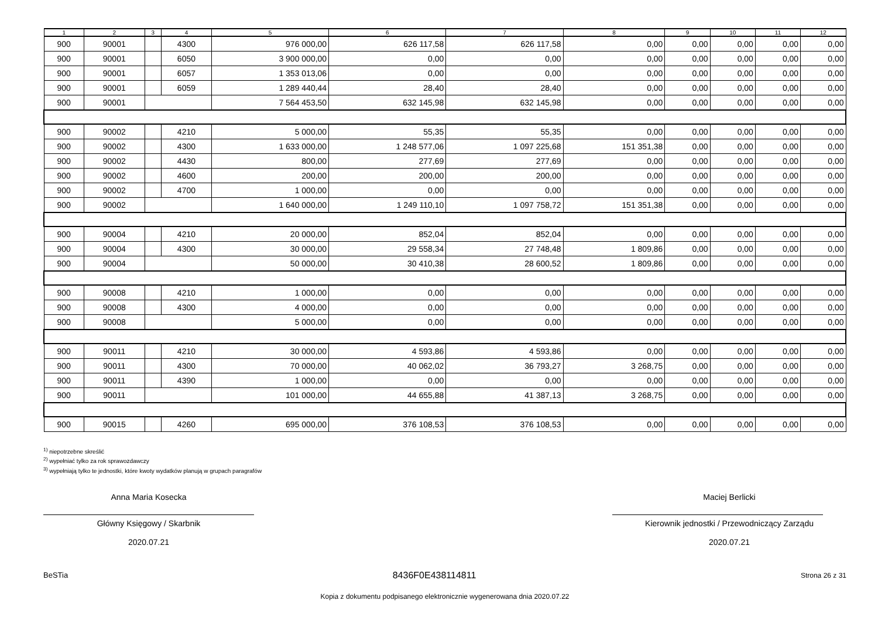| 1 | 2 | 3 | 4 | 5 | 6 | 7 | 8 | 9 | 10 | 11 | 12 |
| --- | --- | --- | --- | --- | --- | --- | --- | --- | --- | --- | --- |
| 900 | 90001 | | 4300 | 976 000,00 | 626 117,58 | 626 117,58 | 0,00 | 0,00 | 0,00 | 0,00 | 0,00 |
| 900 | 90001 | | 6050 | 3 900 000,00 | 0,00 | 0,00 | 0,00 | 0,00 | 0,00 | 0,00 | 0,00 |
| 900 | 90001 | | 6057 | 1 353 013,06 | 0,00 | 0,00 | 0,00 | 0,00 | 0,00 | 0,00 | 0,00 |
| 900 | 90001 | | 6059 | 1 289 440,44 | 28,40 | 28,40 | 0,00 | 0,00 | 0,00 | 0,00 | 0,00 |
| 900 | 90001 | | | 7 564 453,50 | 632 145,98 | 632 145,98 | 0,00 | 0,00 | 0,00 | 0,00 | 0,00 |
| 900 | 90002 | | 4210 | 5 000,00 | 55,35 | 55,35 | 0,00 | 0,00 | 0,00 | 0,00 | 0,00 |
| 900 | 90002 | | 4300 | 1 633 000,00 | 1 248 577,06 | 1 097 225,68 | 151 351,38 | 0,00 | 0,00 | 0,00 | 0,00 |
| 900 | 90002 | | 4430 | 800,00 | 277,69 | 277,69 | 0,00 | 0,00 | 0,00 | 0,00 | 0,00 |
| 900 | 90002 | | 4600 | 200,00 | 200,00 | 200,00 | 0,00 | 0,00 | 0,00 | 0,00 | 0,00 |
| 900 | 90002 | | 4700 | 1 000,00 | 0,00 | 0,00 | 0,00 | 0,00 | 0,00 | 0,00 | 0,00 |
| 900 | 90002 | | | 1 640 000,00 | 1 249 110,10 | 1 097 758,72 | 151 351,38 | 0,00 | 0,00 | 0,00 | 0,00 |
| 900 | 90004 | | 4210 | 20 000,00 | 852,04 | 852,04 | 0,00 | 0,00 | 0,00 | 0,00 | 0,00 |
| 900 | 90004 | | 4300 | 30 000,00 | 29 558,34 | 27 748,48 | 1 809,86 | 0,00 | 0,00 | 0,00 | 0,00 |
| 900 | 90004 | | | 50 000,00 | 30 410,38 | 28 600,52 | 1 809,86 | 0,00 | 0,00 | 0,00 | 0,00 |
| 900 | 90008 | | 4210 | 1 000,00 | 0,00 | 0,00 | 0,00 | 0,00 | 0,00 | 0,00 | 0,00 |
| 900 | 90008 | | 4300 | 4 000,00 | 0,00 | 0,00 | 0,00 | 0,00 | 0,00 | 0,00 | 0,00 |
| 900 | 90008 | | | 5 000,00 | 0,00 | 0,00 | 0,00 | 0,00 | 0,00 | 0,00 | 0,00 |
| 900 | 90011 | | 4210 | 30 000,00 | 4 593,86 | 4 593,86 | 0,00 | 0,00 | 0,00 | 0,00 | 0,00 |
| 900 | 90011 | | 4300 | 70 000,00 | 40 062,02 | 36 793,27 | 3 268,75 | 0,00 | 0,00 | 0,00 | 0,00 |
| 900 | 90011 | | 4390 | 1 000,00 | 0,00 | 0,00 | 0,00 | 0,00 | 0,00 | 0,00 | 0,00 |
| 900 | 90011 | | | 101 000,00 | 44 655,88 | 41 387,13 | 3 268,75 | 0,00 | 0,00 | 0,00 | 0,00 |
| 900 | 90015 | | 4260 | 695 000,00 | 376 108,53 | 376 108,53 | 0,00 | 0,00 | 0,00 | 0,00 | 0,00 |
<sup>1)</sup> niepotrzebne skreślić
<sup>2)</sup> wypełniać tylko za rok sprawozdawczy
<sup>3)</sup> wypełniają tylko te jednostki, które kwoty wydatków planują w grupach paragrafów
Anna Maria Kosecka
Główny Księgowy / Skarbnik
2020.07.21
Maciej Berlicki
Kierownik jednostki / Przewodniczący Zarządu
2020.07.21
BeSTia 8436F0E438114811 Strona 26 z 31
Kopia z dokumentu podpisanego elektronicznie wygenerowana dnia 2020.07.22